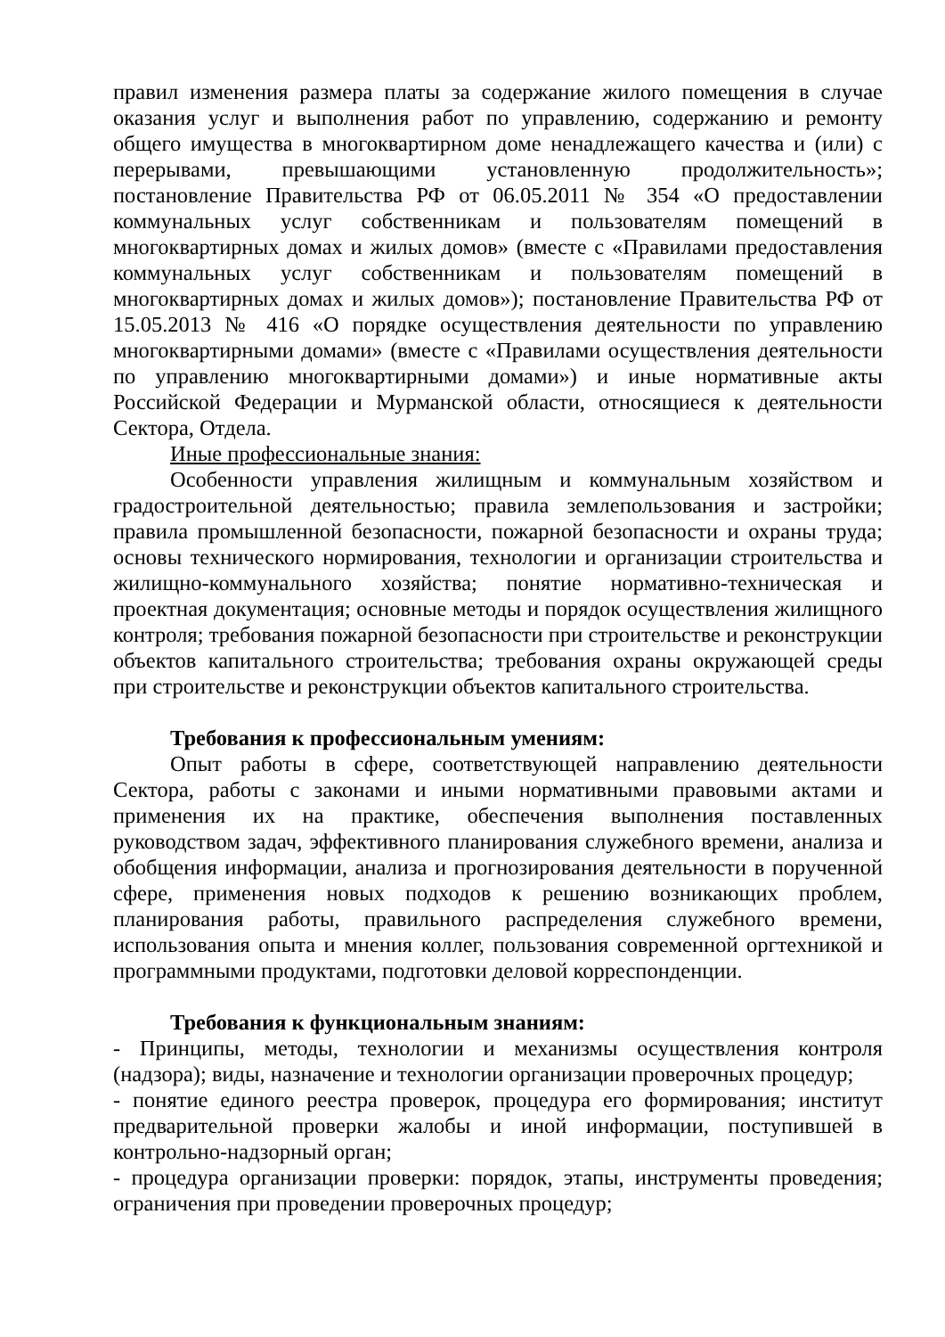правил изменения размера платы за содержание жилого помещения в случае оказания услуг и выполнения работ по управлению, содержанию и ремонту общего имущества в многоквартирном доме ненадлежащего качества и (или) с перерывами, превышающими установленную продолжительность»; постановление Правительства РФ от 06.05.2011 № 354 «О предоставлении коммунальных услуг собственникам и пользователям помещений в многоквартирных домах и жилых домов» (вместе с «Правилами предоставления коммунальных услуг собственникам и пользователям помещений в многоквартирных домах и жилых домов»); постановление Правительства РФ от 15.05.2013 № 416 «О порядке осуществления деятельности по управлению многоквартирными домами» (вместе с «Правилами осуществления деятельности по управлению многоквартирными домами») и иные нормативные акты Российской Федерации и Мурманской области, относящиеся к деятельности Сектора, Отдела.
Иные профессиональные знания:
Особенности управления жилищным и коммунальным хозяйством и градостроительной деятельностью; правила землепользования и застройки; правила промышленной безопасности, пожарной безопасности и охраны труда; основы технического нормирования, технологии и организации строительства и жилищно-коммунального хозяйства; понятие нормативно-техническая и проектная документация; основные методы и порядок осуществления жилищного контроля; требования пожарной безопасности при строительстве и реконструкции объектов капитального строительства; требования охраны окружающей среды при строительстве и реконструкции объектов капитального строительства.
Требования к профессиональным умениям:
Опыт работы в сфере, соответствующей направлению деятельности Сектора, работы с законами и иными нормативными правовыми актами и применения их на практике, обеспечения выполнения поставленных руководством задач, эффективного планирования служебного времени, анализа и обобщения информации, анализа и прогнозирования деятельности в порученной сфере, применения новых подходов к решению возникающих проблем, планирования работы, правильного распределения служебного времени, использования опыта и мнения коллег, пользования современной оргтехникой и программными продуктами, подготовки деловой корреспонденции.
Требования к функциональным знаниям:
- Принципы, методы, технологии и механизмы осуществления контроля (надзора); виды, назначение и технологии организации проверочных процедур;
- понятие единого реестра проверок, процедура его формирования; институт предварительной проверки жалобы и иной информации, поступившей в контрольно-надзорный орган;
- процедура организации проверки: порядок, этапы, инструменты проведения; ограничения при проведении проверочных процедур;